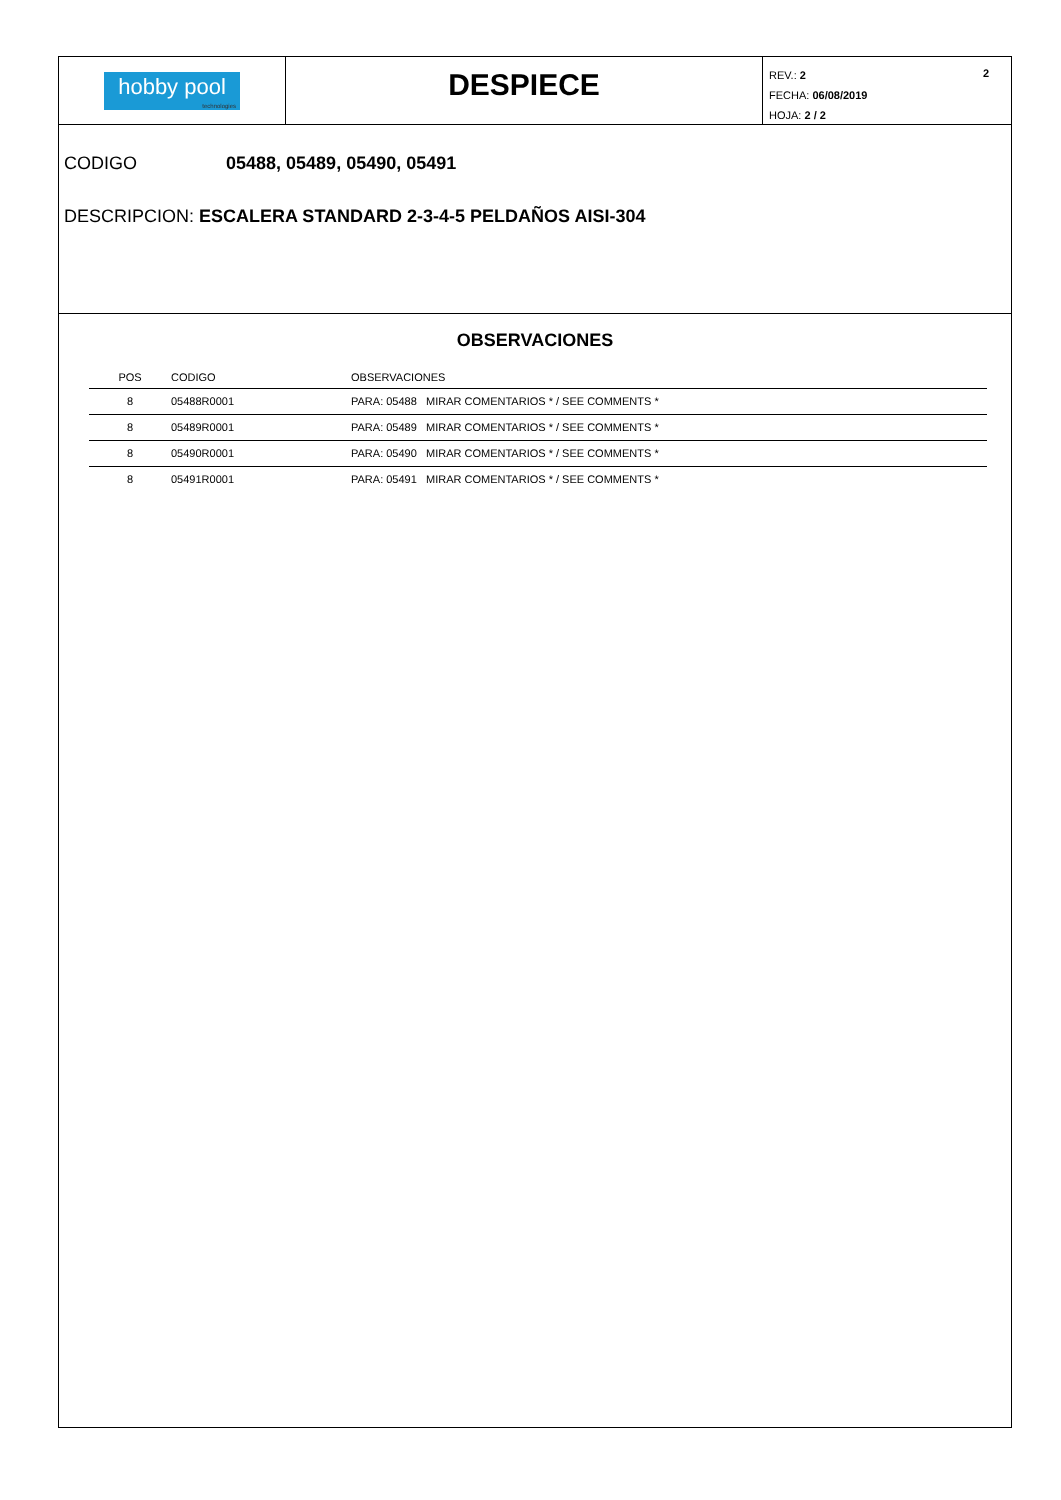hobby pool
technologies
DESPIECE
2 REV.: 2
FECHA: 06/08/2019
HOJA: 2 / 2
CODIGO 05488, 05489, 05490, 05491
DESCRIPCION: ESCALERA STANDARD 2-3-4-5 PELDAÑOS AISI-304
OBSERVACIONES
| POS | CODIGO | OBSERVACIONES |
| --- | --- | --- |
| 8 | 05488R0001 | PARA: 05488 MIRAR COMENTARIOS * / SEE COMMENTS * |
| 8 | 05489R0001 | PARA: 05489 MIRAR COMENTARIOS * / SEE COMMENTS * |
| 8 | 05490R0001 | PARA: 05490 MIRAR COMENTARIOS * / SEE COMMENTS * |
| 8 | 05491R0001 | PARA: 05491 MIRAR COMENTARIOS * / SEE COMMENTS * |